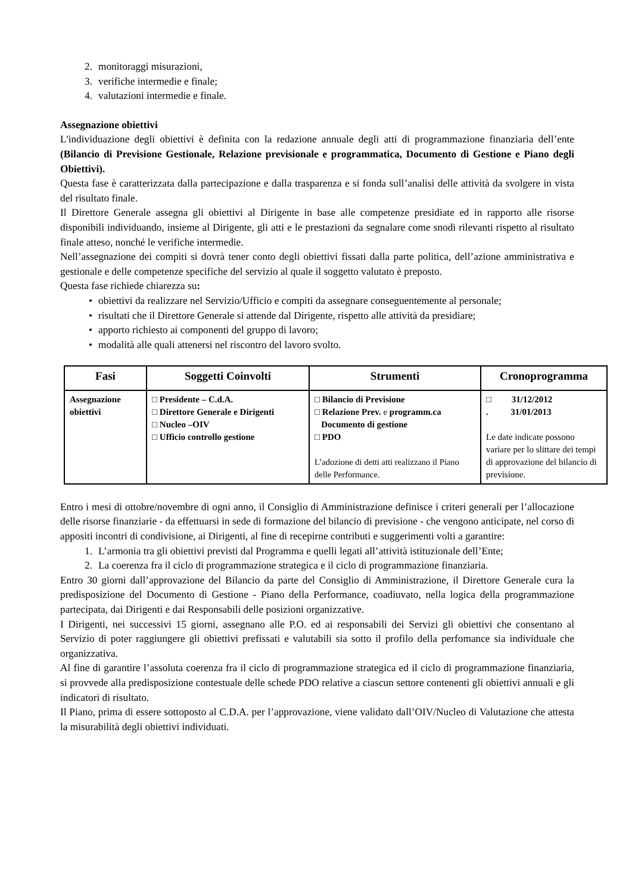2. monitoraggi misurazioni,
3. verifiche intermedie e finale;
4. valutazioni intermedie e finale.
Assegnazione obiettivi
L'individuazione degli obiettivi è definita con la redazione annuale degli atti di programmazione finanziaria dell’ente (Bilancio di Previsione Gestionale, Relazione previsionale e programmatica, Documento di Gestione e Piano degli Obiettivi).
Questa fase è caratterizzata dalla partecipazione e dalla trasparenza e si fonda sull’analisi delle attività da svolgere in vista del risultato finale.
Il Direttore Generale assegna gli obiettivi al Dirigente in base alle competenze presidiate ed in rapporto alle risorse disponibili individuando, insieme al Dirigente, gli atti e le prestazioni da segnalare come snodi rilevanti rispetto al risultato finale atteso, nonché le verifiche intermedie.
Nell’assegnazione dei compiti si dovrà tener conto degli obiettivi fissati dalla parte politica, dell’azione amministrativa e gestionale e delle competenze specifiche del servizio al quale il soggetto valutato è preposto.
Questa fase richiede chiarezza su:
• obiettivi da realizzare nel Servizio/Ufficio e compiti da assegnare conseguentemente al personale;
• risultati che il Direttore Generale si attende dal Dirigente, rispetto alle attività da presidiare;
• apporto richiesto ai componenti del gruppo di lavoro;
• modalità alle quali attenersi nel riscontro del lavoro svolto.
| Fasi | Soggetti Coinvolti | Strumenti | Cronoprogramma |
| --- | --- | --- | --- |
| Assegnazione obiettivi | □ Presidente – C.d.A. □ Direttore Generale e Dirigenti □ Nucleo –OIV □ Ufficio controllo gestione | □ Bilancio di Previsione □ Relazione Prev. e programm.ca Documento di gestione □ PDO L’adozione di detti atti realizzano il Piano delle Performance. | □ 31/12/2012 . 31/01/2013 Le date indicate possono variare per lo slittare dei tempi di approvazione del bilancio di previsione. |
Entro i mesi di ottobre/novembre di ogni anno, il Consiglio di Amministrazione definisce i criteri generali per l’allocazione delle risorse finanziarie - da effettuarsi in sede di formazione del bilancio di previsione - che vengono anticipate, nel corso di appositi incontri di condivisione, ai Dirigenti, al fine di recepirne contributi e suggerimenti volti a garantire:
1. L’armonia tra gli obiettivi previsti dal Programma e quelli legati all’attività istituzionale dell’Ente;
2. La coerenza fra il ciclo di programmazione strategica e il ciclo di programmazione finanziaria.
Entro 30 giorni dall’approvazione del Bilancio da parte del Consiglio di Amministrazione, il Direttore Generale cura la predisposizione del Documento di Gestione - Piano della Performance, coadiuvato, nella logica della programmazione partecipata, dai Dirigenti e dai Responsabili delle posizioni organizzative.
I Dirigenti, nei successivi 15 giorni, assegnano alle P.O. ed ai responsabili dei Servizi gli obiettivi che consentano al Servizio di poter raggiungere gli obiettivi prefissati e valutabili sia sotto il profilo della perfomance sia individuale che organizzativa.
Al fine di garantire l’assoluta coerenza fra il ciclo di programmazione strategica ed il ciclo di programmazione finanziaria, si provvede alla predisposizione contestuale delle schede PDO relative a ciascun settore contenenti gli obiettivi annuali e gli indicatori di risultato.
Il Piano, prima di essere sottoposto al C.D.A. per l’approvazione, viene validato dall’OIV/Nucleo di Valutazione che attesta la misurabilità degli obiettivi individuati.